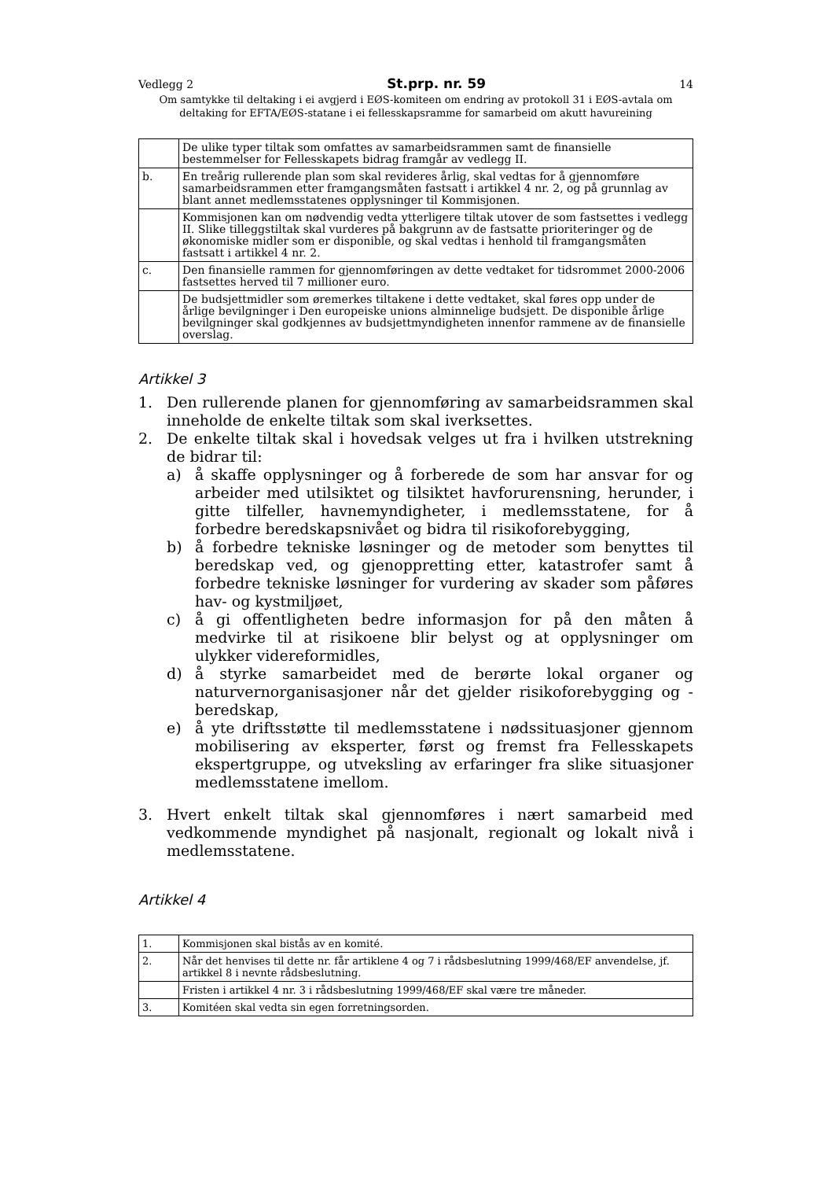Vedlegg 2 St.prp. nr. 59 14
Om samtykke til deltaking i ei avgjerd i EØS-komiteen om endring av protokoll 31 i EØS-avtala om deltaking for EFTA/EØS-statane i ei fellesskapsramme for samarbeid om akutt havureining
| | De ulike typer tiltak som omfattes av samarbeidsrammen samt de finansielle bestemmelser for Fellesskapets bidrag framgår av vedlegg II. |
| b. | En treårig rullerende plan som skal revideres årlig, skal vedtas for å gjennomføre samarbeidsrammen etter framgangsmåten fastsatt i artikkel 4 nr. 2, og på grunnlag av blant annet medlemsstatenes opplysninger til Kommisjonen. |
| | Kommisjonen kan om nødvendig vedta ytterligere tiltak utover de som fastsettes i vedlegg II. Slike tilleggstiltak skal vurderes på bakgrunn av de fastsatte prioriteringer og de økonomiske midler som er disponible, og skal vedtas i henhold til framgangsmåten fastsatt i artikkel 4 nr. 2. |
| c. | Den finansielle rammen for gjennomføringen av dette vedtaket for tidsrommet 2000-2006 fastsettes herved til 7 millioner euro. |
| | De budsjettmidler som øremerkes tiltakene i dette vedtaket, skal føres opp under de årlige bevilgninger i Den europeiske unions alminnelige budsjett. De disponible årlige bevilgninger skal godkjennes av budsjettmyndigheten innenfor rammene av de finansielle overslag. |
Artikkel 3
1. Den rullerende planen for gjennomføring av samarbeidsrammen skal inneholde de enkelte tiltak som skal iverksettes.
2. De enkelte tiltak skal i hovedsak velges ut fra i hvilken utstrekning de bidrar til:
a) å skaffe opplysninger og å forberede de som har ansvar for og arbeider med utilsiktet og tilsiktet havforurensning, herunder, i gitte tilfeller, havnemyndigheter, i medlemsstatene, for å forbedre beredskapsnivået og bidra til risikoforebygging,
b) å forbedre tekniske løsninger og de metoder som benyttes til beredskap ved, og gjenoppretting etter, katastrofer samt å forbedre tekniske løsninger for vurdering av skader som påføres hav- og kystmiljøet,
c) å gi offentligheten bedre informasjon for på den måten å medvirke til at risikoene blir belyst og at opplysninger om ulykker videreformidles,
d) å styrke samarbeidet med de berørte lokal organer og naturvernorganisasjoner når det gjelder risikoforebygging og - beredskap,
e) å yte driftsstøtte til medlemsstatene i nødssituasjoner gjennom mobilisering av eksperter, først og fremst fra Fellesskapets ekspertgruppe, og utveksling av erfaringer fra slike situasjoner medlemsstatene imellom.
3. Hvert enkelt tiltak skal gjennomføres i nært samarbeid med vedkommende myndighet på nasjonalt, regionalt og lokalt nivå i medlemsstatene.
Artikkel 4
| 1. | Kommisjonen skal bistås av en komité. |
| 2. | Når det henvises til dette nr. får artiklene 4 og 7 i rådsbeslutning 1999/468/EF anvendelse, jf. artikkel 8 i nevnte rådsbeslutning. |
| | Fristen i artikkel 4 nr. 3 i rådsbeslutning 1999/468/EF skal være tre måneder. |
| 3. | Komitéen skal vedta sin egen forretningsorden. |